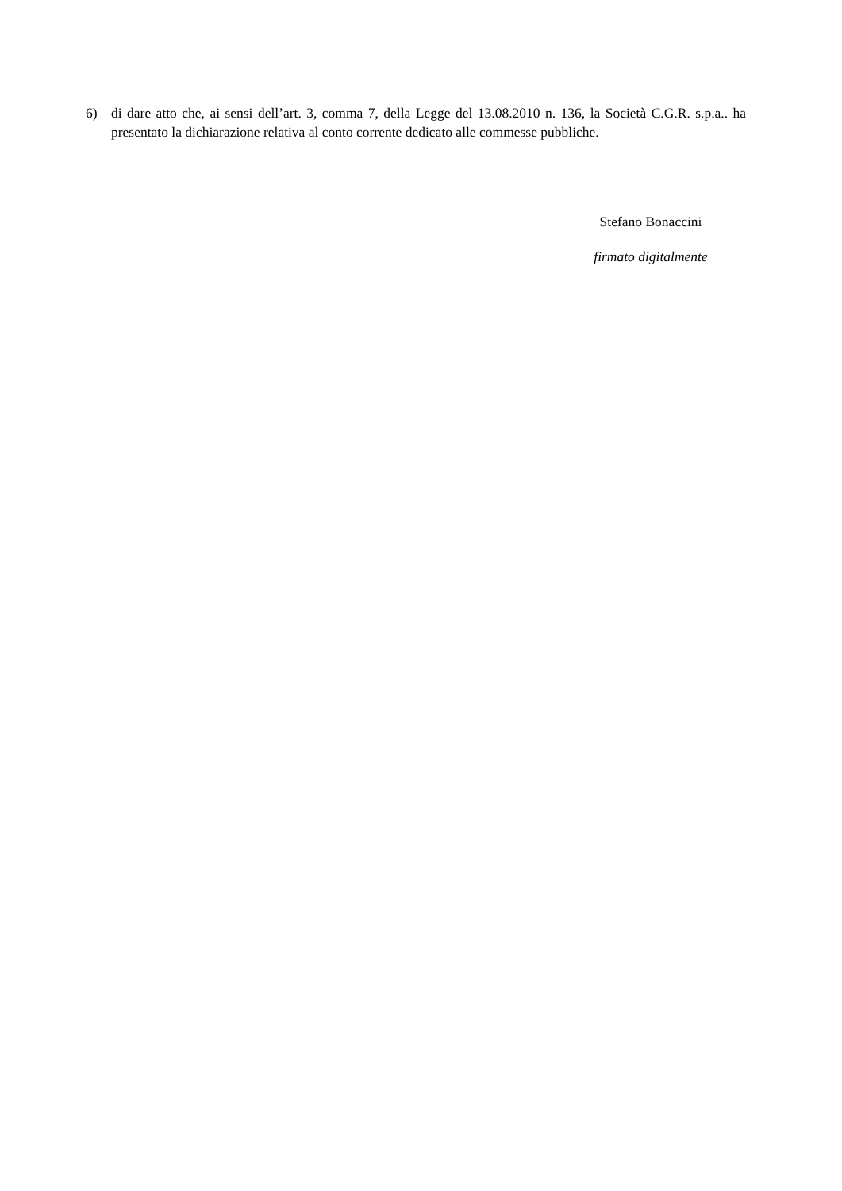6) di dare atto che, ai sensi dell’art. 3, comma 7, della Legge del 13.08.2010 n. 136, la Società C.G.R. s.p.a.. ha presentato la dichiarazione relativa al conto corrente dedicato alle commesse pubbliche.
Stefano Bonaccini
firmato digitalmente